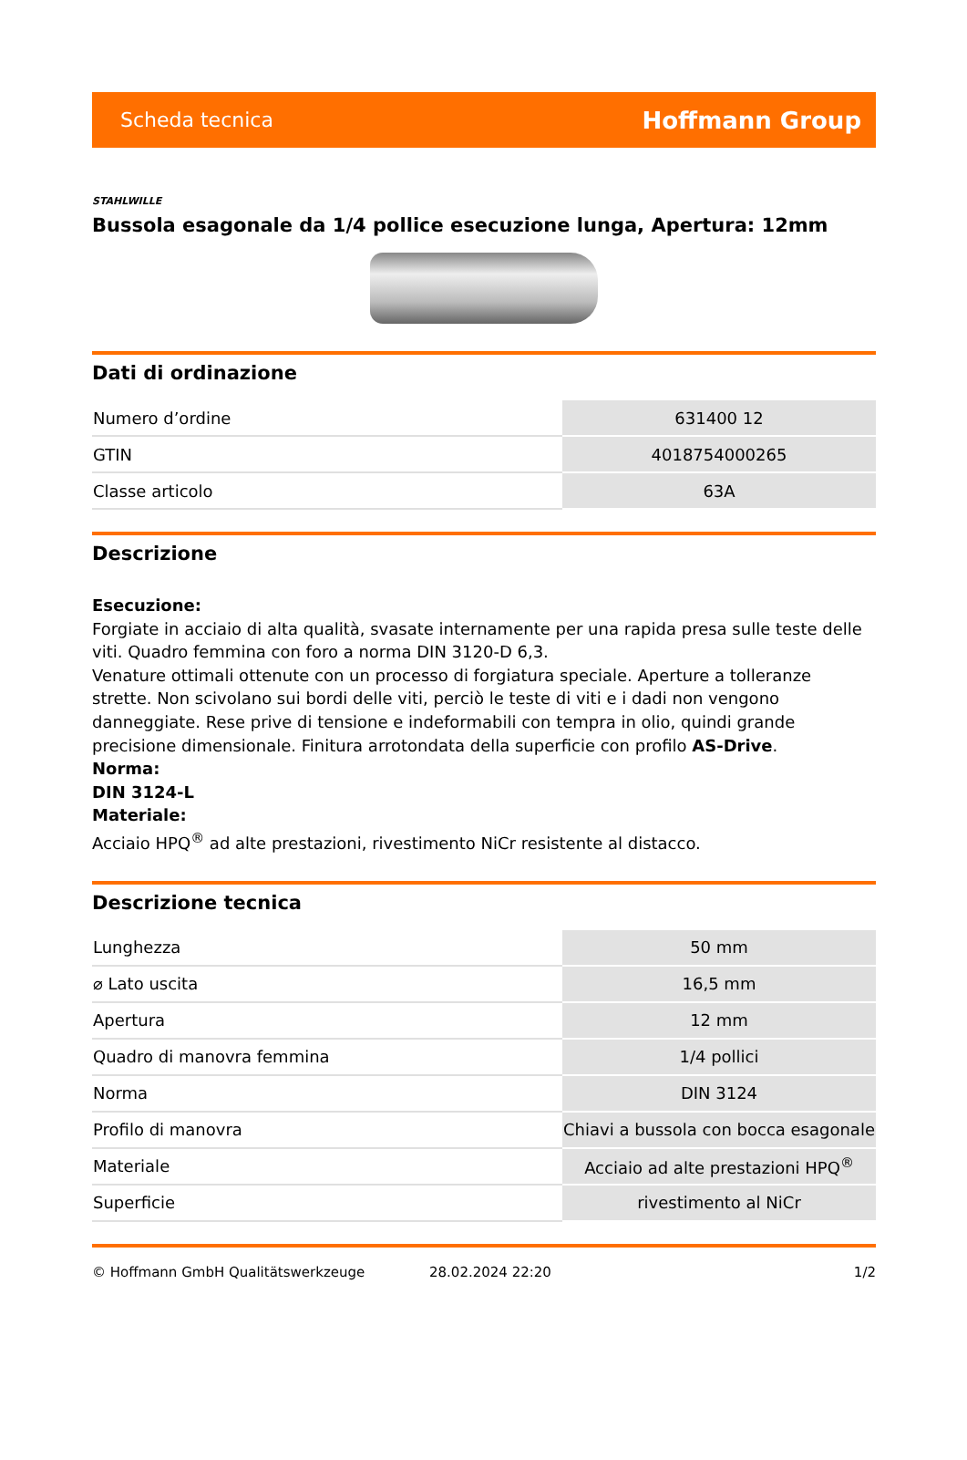Scheda tecnica Hoffmann Group
STAHLWILLE
Bussola esagonale da 1/4 pollice esecuzione lunga, Apertura: 12mm
Dati di ordinazione
| Numero d’ordine | 631400 12 |
| GTIN | 4018754000265 |
| Classe articolo | 63A |
Descrizione
Esecuzione:
Forgiate in acciaio di alta qualità, svasate internamente per una rapida presa sulle teste delle viti. Quadro femmina con foro a norma DIN 3120-D 6,3.
Venature ottimali ottenute con un processo di forgiatura speciale. Aperture a tolleranze strette. Non scivolano sui bordi delle viti, perciò le teste di viti e i dadi non vengono danneggiate. Rese prive di tensione e indeformabili con tempra in olio, quindi grande precisione dimensionale. Finitura arrotondata della superficie con profilo AS-Drive.
Norma:
DIN 3124-L
Materiale:
Acciaio HPQ<sup>®</sup> ad alte prestazioni, rivestimento NiCr resistente al distacco.
Descrizione tecnica
| Lunghezza | 50 mm |
| ⌀ Lato uscita | 16,5 mm |
| Apertura | 12 mm |
| Quadro di manovra femmina | 1/4 pollici |
| Norma | DIN 3124 |
| Profilo di manovra | Chiavi a bussola con bocca esagonale |
| Materiale | Acciaio ad alte prestazioni HPQ<sup>®</sup> |
| Superficie | rivestimento al NiCr |
© Hoffmann GmbH Qualitätswerkzeuge 28.02.2024 22:20 1/2